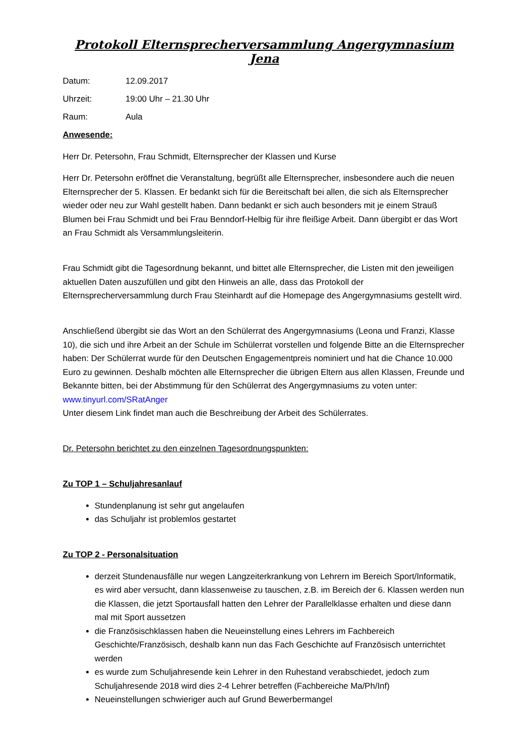Protokoll Elternsprecherversammlung Angergymnasium Jena
Datum: 12.09.2017
Uhrzeit: 19:00 Uhr – 21.30 Uhr
Raum: Aula
Anwesende:
Herr Dr. Petersohn, Frau Schmidt, Elternsprecher der Klassen und Kurse
Herr Dr. Petersohn eröffnet die Veranstaltung, begrüßt alle Elternsprecher, insbesondere auch die neuen Elternsprecher der 5. Klassen. Er bedankt sich für die Bereitschaft bei allen, die sich als Elternsprecher wieder oder neu zur Wahl gestellt haben. Dann bedankt er sich auch besonders mit je einem Strauß Blumen bei Frau Schmidt und bei Frau Benndorf-Helbig für ihre fleißige Arbeit. Dann übergibt er das Wort an Frau Schmidt als Versammlungsleiterin.
Frau Schmidt gibt die Tagesordnung bekannt, und bittet alle Elternsprecher, die Listen mit den jeweiligen aktuellen Daten auszufüllen und gibt den Hinweis an alle, dass das Protokoll der Elternsprecherversammlung durch Frau Steinhardt auf die Homepage des Angergymnasiums gestellt wird.
Anschließend übergibt sie das Wort an den Schülerrat des Angergymnasiums (Leona und Franzi, Klasse 10), die sich und ihre Arbeit an der Schule im Schülerrat vorstellen und folgende Bitte an die Elternsprecher haben: Der Schülerrat wurde für den Deutschen Engagementpreis nominiert und hat die Chance 10.000 Euro zu gewinnen. Deshalb möchten alle Elternsprecher die übrigen Eltern aus allen Klassen, Freunde und Bekannte bitten, bei der Abstimmung für den Schülerrat des Angergymnasiums zu voten unter: www.tinyurl.com/SRatAnger
Unter diesem Link findet man auch die Beschreibung der Arbeit des Schülerrates.
Dr. Petersohn berichtet zu den einzelnen Tagesordnungspunkten:
Zu TOP 1 – Schuljahresanlauf
Stundenplanung ist sehr gut angelaufen
das Schuljahr ist problemlos gestartet
Zu TOP 2 - Personalsituation
derzeit Stundenausfälle nur wegen Langzeiterkrankung von Lehrern im Bereich Sport/Informatik, es wird aber versucht, dann klassenweise zu tauschen, z.B. im Bereich der 6. Klassen werden nun die Klassen, die jetzt Sportausfall hatten den Lehrer der Parallelklasse erhalten und diese dann mal mit Sport aussetzen
die Französischklassen haben die Neueinstellung eines Lehrers im Fachbereich Geschichte/Französisch, deshalb kann nun das Fach Geschichte auf Französisch unterrichtet werden
es wurde zum Schuljahresende kein Lehrer in den Ruhestand verabschiedet, jedoch zum Schuljahresende 2018 wird dies 2-4 Lehrer betreffen (Fachbereiche Ma/Ph/Inf)
Neueinstellungen schwieriger auch auf Grund Bewerbermangel